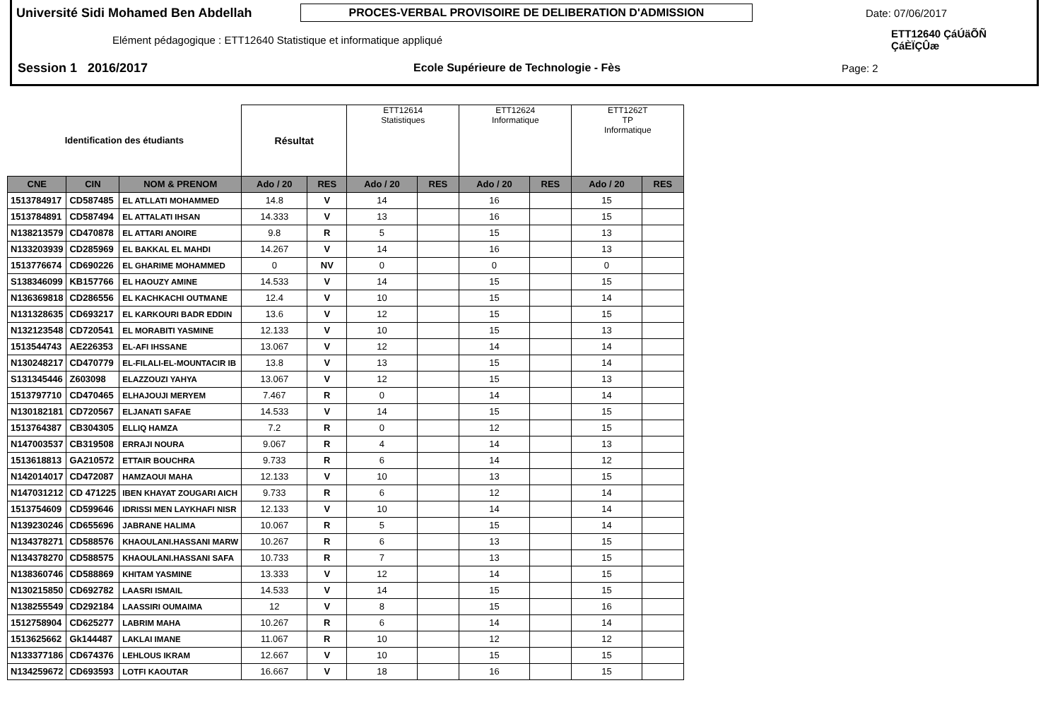Université Sidi Mohamed Ben Abdellah PROCES-VERBAL PROVISOIRE DE DELIBERATION D'ADMISSION Date: 07/06/2017
Elément pédagogique : ETT12640 Statistique et informatique appliqué ETT12640 ÇáÚäÕÑ ÇáÈÏÇÛæ
Session 1 2016/2017 Ecole Supérieure de Technologie - Fès Page: 2
| Identification des étudiants | | | Résultat | | ETT12614 Statistiques | | ETT12624 Informatique | | ETT1262T TP Informatique | |
| --- | --- | --- | --- | --- | --- | --- | --- | --- | --- | --- |
| CNE | CIN | NOM & PRENOM | Ado / 20 | RES | Ado / 20 | RES | Ado / 20 | RES | Ado / 20 | RES |
| 1513784917 | CD587485 | EL ATLLATI MOHAMMED | 14.8 | V | 14 | | 16 | | 15 | |
| 1513784891 | CD587494 | EL ATTALATI IHSAN | 14.333 | V | 13 | | 16 | | 15 | |
| N138213579 | CD470878 | EL ATTARI ANOIRE | 9.8 | R | 5 | | 15 | | 13 | |
| N133203939 | CD285969 | EL BAKKAL EL MAHDI | 14.267 | V | 14 | | 16 | | 13 | |
| 1513776674 | CD690226 | EL GHARIME MOHAMMED | 0 | NV | 0 | | 0 | | 0 | |
| S138346099 | KB157766 | EL HAOUZY AMINE | 14.533 | V | 14 | | 15 | | 15 | |
| N136369818 | CD286556 | EL KACHKACHI OUTMANE | 12.4 | V | 10 | | 15 | | 14 | |
| N131328635 | CD693217 | EL KARKOURI BADR EDDIN | 13.6 | V | 12 | | 15 | | 15 | |
| N132123548 | CD720541 | EL MORABITI YASMINE | 12.133 | V | 10 | | 15 | | 13 | |
| 1513544743 | AE226353 | EL-AFI IHSSANE | 13.067 | V | 12 | | 14 | | 14 | |
| N130248217 | CD470779 | EL-FILALI-EL-MOUNTACIR IB | 13.8 | V | 13 | | 15 | | 14 | |
| S131345446 | Z603098 | ELAZZOUZI YAHYA | 13.067 | V | 12 | | 15 | | 13 | |
| 1513797710 | CD470465 | ELHAJOUJI MERYEM | 7.467 | R | 0 | | 14 | | 14 | |
| N130182181 | CD720567 | ELJANATI SAFAE | 14.533 | V | 14 | | 15 | | 15 | |
| 1513764387 | CB304305 | ELLIQ HAMZA | 7.2 | R | 0 | | 12 | | 15 | |
| N147003537 | CB319508 | ERRAJI NOURA | 9.067 | R | 4 | | 14 | | 13 | |
| 1513618813 | GA210572 | ETTAIR BOUCHRA | 9.733 | R | 6 | | 14 | | 12 | |
| N142014017 | CD472087 | HAMZAOUI MAHA | 12.133 | V | 10 | | 13 | | 15 | |
| N147031212 | CD 471225 | IBEN KHAYAT ZOUGARI AICH | 9.733 | R | 6 | | 12 | | 14 | |
| 1513754609 | CD599646 | IDRISSI MEN LAYKHAFI NISR | 12.133 | V | 10 | | 14 | | 14 | |
| N139230246 | CD655696 | JABRANE HALIMA | 10.067 | R | 5 | | 15 | | 14 | |
| N134378271 | CD588576 | KHAOULANI.HASSANI MARW | 10.267 | R | 6 | | 13 | | 15 | |
| N134378270 | CD588575 | KHAOULANI.HASSANI SAFA | 10.733 | R | 7 | | 13 | | 15 | |
| N138360746 | CD588869 | KHITAM YASMINE | 13.333 | V | 12 | | 14 | | 15 | |
| N130215850 | CD692782 | LAASRI ISMAIL | 14.533 | V | 14 | | 15 | | 15 | |
| N138255549 | CD292184 | LAASSIRI OUMAIMA | 12 | V | 8 | | 15 | | 16 | |
| 1512758904 | CD625277 | LABRIM MAHA | 10.267 | R | 6 | | 14 | | 14 | |
| 1513625662 | Gk144487 | LAKLAI IMANE | 11.067 | R | 10 | | 12 | | 12 | |
| N133377186 | CD674376 | LEHLOUS IKRAM | 12.667 | V | 10 | | 15 | | 15 | |
| N134259672 | CD693593 | LOTFI KAOUTAR | 16.667 | V | 18 | | 16 | | 15 | |